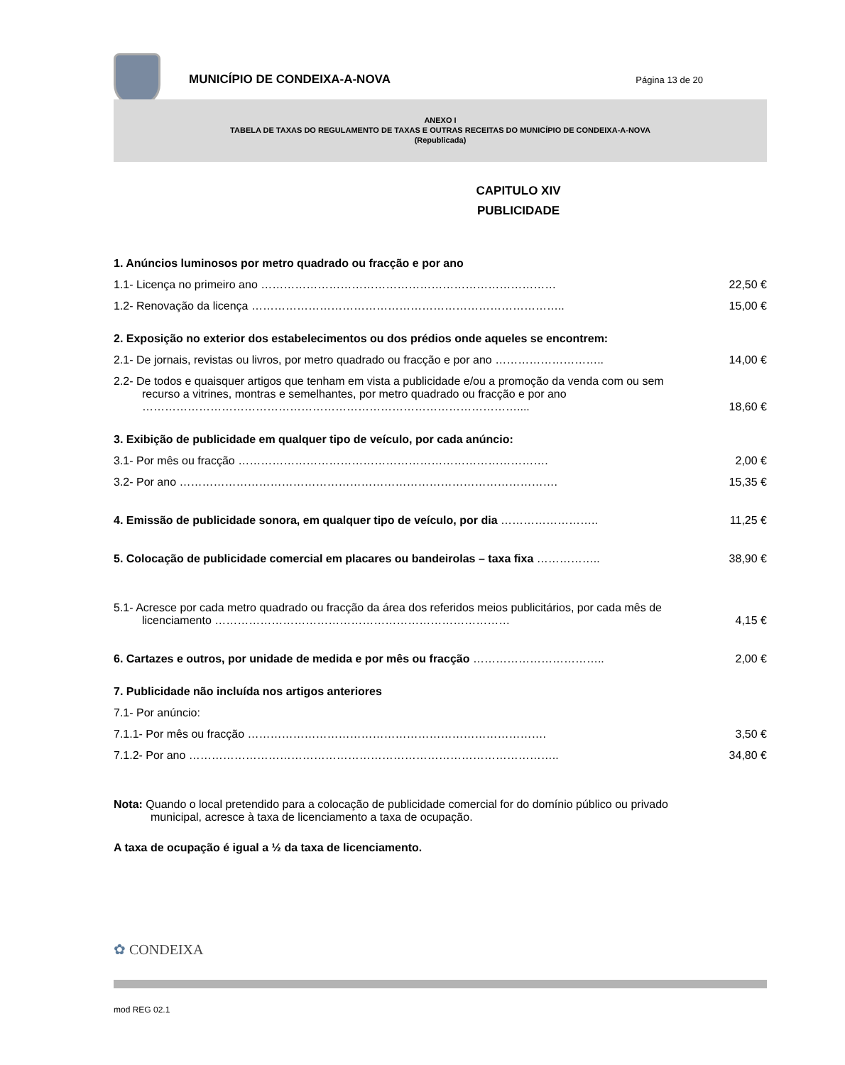MUNICÍPIO DE CONDEIXA-A-NOVA
Página 13 de 20
ANEXO I
TABELA DE TAXAS DO REGULAMENTO DE TAXAS E OUTRAS RECEITAS DO MUNICÍPIO DE CONDEIXA-A-NOVA
(Republicada)
CAPITULO XIV
PUBLICIDADE
| 1. Anúncios luminosos por metro quadrado ou fracção e por ano | |
| 1.1- Licença no primeiro ano …………………………………………………………………… | 22,50 € |
| 1.2- Renovação da licença ……………………………………………………………………….. | 15,00 € |
| 2. Exposição no exterior dos estabelecimentos ou dos prédios onde aqueles se encontrem: | |
| 2.1- De jornais, revistas ou livros, por metro quadrado ou fracção e por ano ……………………….. | 14,00 € |
| 2.2- De todos e quaisquer artigos que tenham em vista a publicidade e/ou a promoção da venda com ou sem recurso a vitrines, montras e semelhantes, por metro quadrado ou fracção e por ano ……………………………………………………………………………………….... | 18,60 € |
| 3. Exibição de publicidade em qualquer tipo de veículo, por cada anúncio: | |
| 3.1- Por mês ou fracção ………………………………………………………………………. | 2,00 € |
| 3.2- Por ano ………………………………………………………………………………………. | 15,35 € |
| 4. Emissão de publicidade sonora, em qualquer tipo de veículo, por dia …………………….. | 11,25 € |
| 5. Colocação de publicidade comercial em placares ou bandeirolas – taxa fixa …………….. | 38,90 € |
| 5.1- Acresce por cada metro quadrado ou fracção da área dos referidos meios publicitários, por cada mês de licenciamento …………………………………………………………………… | 4,15 € |
| 6. Cartazes e outros, por unidade de medida e por mês ou fracção …………………………….. | 2,00 € |
| 7. Publicidade não incluída nos artigos anteriores | |
| 7.1- Por anúncio: | |
| 7.1.1- Por mês ou fracção ……………………………………………………………………. | 3,50 € |
| 7.1.2- Por ano …………………………………………………………………………………….. | 34,80 € |
Nota: Quando o local pretendido para a colocação de publicidade comercial for do domínio público ou privado municipal, acresce à taxa de licenciamento a taxa de ocupação.
A taxa de ocupação é igual a ½ da taxa de licenciamento.
✿ CONDEIXA
mod REG 02.1